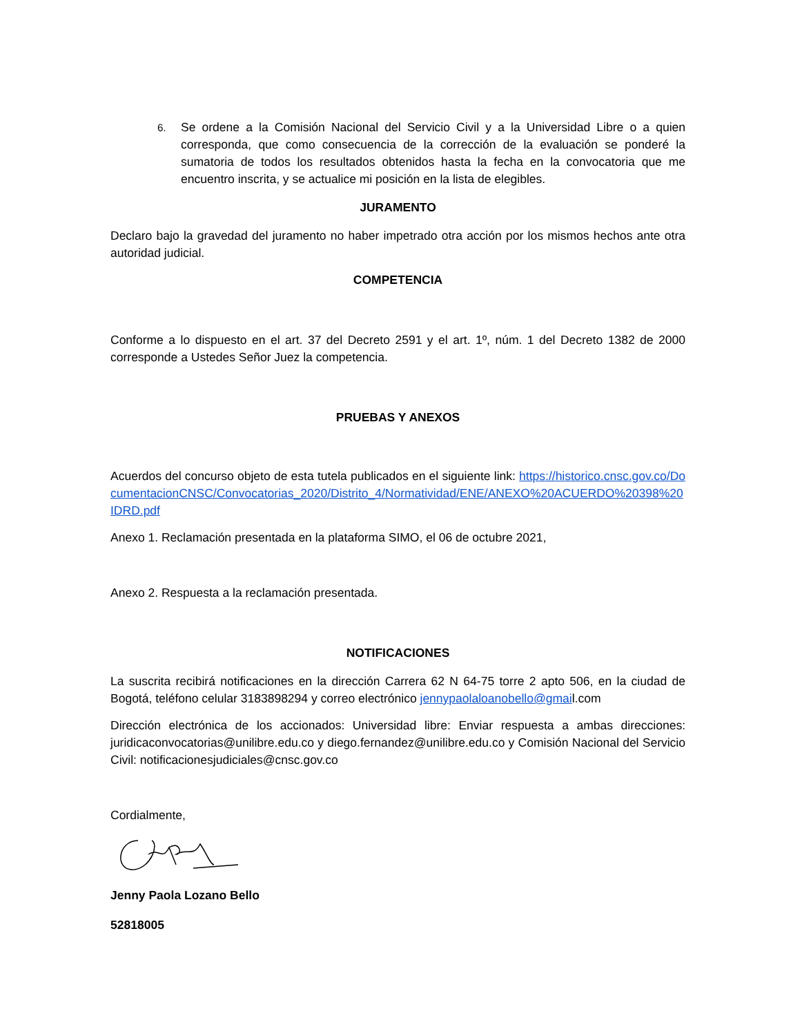6.
Se ordene a la Comisión Nacional del Servicio Civil y a la Universidad Libre o a quien corresponda, que como consecuencia de la corrección de la evaluación se ponderé la sumatoria de todos los resultados obtenidos hasta la fecha en la convocatoria que me encuentro inscrita, y se actualice mi posición en la lista de elegibles.
JURAMENTO
Declaro bajo la gravedad del juramento no haber impetrado otra acción por los mismos hechos ante otra autoridad judicial.
COMPETENCIA
Conforme a lo dispuesto en el art. 37 del Decreto 2591 y el art. 1º, núm. 1 del Decreto 1382 de 2000 corresponde a Ustedes Señor Juez la competencia.
PRUEBAS Y ANEXOS
Acuerdos del concurso objeto de esta tutela publicados en el siguiente link: https://historico.cnsc.gov.co/DocumentacionCNSC/Convocatorias_2020/Distrito_4/Normatividad/ENE/ANEXO%20ACUERDO%20398%20IDRD.pdf
Anexo 1. Reclamación presentada en la plataforma SIMO, el 06 de octubre 2021,
Anexo 2. Respuesta a la reclamación presentada.
NOTIFICACIONES
La suscrita recibirá notificaciones en la dirección Carrera 62 N 64-75 torre 2 apto 506, en la ciudad de Bogotá, teléfono celular 3183898294 y correo electrónico jennypaolaloanobello@gmail.com
Dirección electrónica de los accionados: Universidad libre: Enviar respuesta a ambas direcciones: juridicaconvocatorias@unilibre.edu.co y diego.fernandez@unilibre.edu.co y Comisión Nacional del Servicio Civil: notificacionesjudiciales@cnsc.gov.co
Cordialmente,
Jenny Paola Lozano Bello
52818005